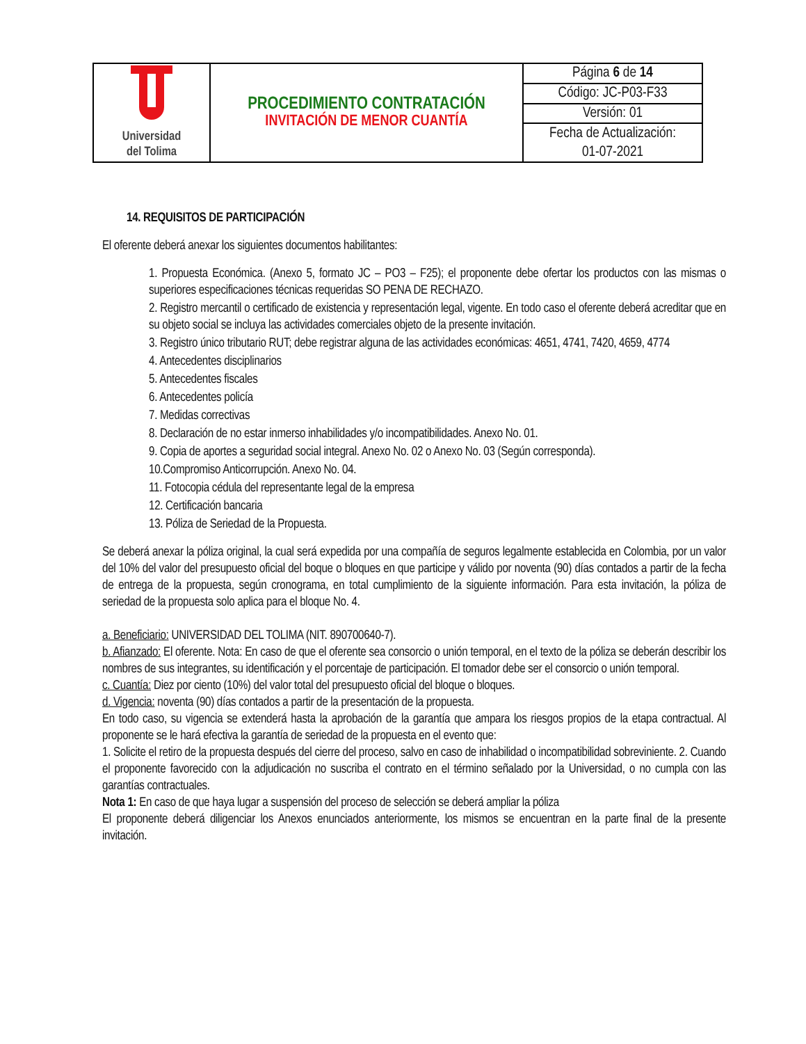| Universidad del Tolima | PROCEDIMIENTO CONTRATACIÓN INVITACIÓN DE MENOR CUANTÍA | Página 6 de 14 |
| | | Código: JC-P03-F33 |
| | | Versión: 01 |
| | | Fecha de Actualización: |
| | | 01-07-2021 |
14. REQUISITOS DE PARTICIPACIÓN
El oferente deberá anexar los siguientes documentos habilitantes:
1. Propuesta Económica. (Anexo 5, formato JC – PO3 – F25); el proponente debe ofertar los productos con las mismas o superiores especificaciones técnicas requeridas SO PENA DE RECHAZO.
2. Registro mercantil o certificado de existencia y representación legal, vigente. En todo caso el oferente deberá acreditar que en su objeto social se incluya las actividades comerciales objeto de la presente invitación.
3. Registro único tributario RUT; debe registrar alguna de las actividades económicas: 4651, 4741, 7420, 4659, 4774
4. Antecedentes disciplinarios
5. Antecedentes fiscales
6. Antecedentes policía
7. Medidas correctivas
8. Declaración de no estar inmerso inhabilidades y/o incompatibilidades. Anexo No. 01.
9. Copia de aportes a seguridad social integral. Anexo No. 02 o Anexo No. 03 (Según corresponda).
10.Compromiso Anticorrupción. Anexo No. 04.
11. Fotocopia cédula del representante legal de la empresa
12. Certificación bancaria
13. Póliza de Seriedad de la Propuesta.
Se deberá anexar la póliza original, la cual será expedida por una compañía de seguros legalmente establecida en Colombia, por un valor del 10% del valor del presupuesto oficial del boque o bloques en que participe y válido por noventa (90) días contados a partir de la fecha de entrega de la propuesta, según cronograma, en total cumplimiento de la siguiente información. Para esta invitación, la póliza de seriedad de la propuesta solo aplica para el bloque No. 4.
a. Beneficiario: UNIVERSIDAD DEL TOLIMA (NIT. 890700640-7).
b. Afianzado: El oferente. Nota: En caso de que el oferente sea consorcio o unión temporal, en el texto de la póliza se deberán describir los nombres de sus integrantes, su identificación y el porcentaje de participación. El tomador debe ser el consorcio o unión temporal.
c. Cuantía: Diez por ciento (10%) del valor total del presupuesto oficial del bloque o bloques.
d. Vigencia: noventa (90) días contados a partir de la presentación de la propuesta.
En todo caso, su vigencia se extenderá hasta la aprobación de la garantía que ampara los riesgos propios de la etapa contractual. Al proponente se le hará efectiva la garantía de seriedad de la propuesta en el evento que:
1. Solicite el retiro de la propuesta después del cierre del proceso, salvo en caso de inhabilidad o incompatibilidad sobreviniente. 2. Cuando el proponente favorecido con la adjudicación no suscriba el contrato en el término señalado por la Universidad, o no cumpla con las garantías contractuales.
Nota 1: En caso de que haya lugar a suspensión del proceso de selección se deberá ampliar la póliza
El proponente deberá diligenciar los Anexos enunciados anteriormente, los mismos se encuentran en la parte final de la presente invitación.